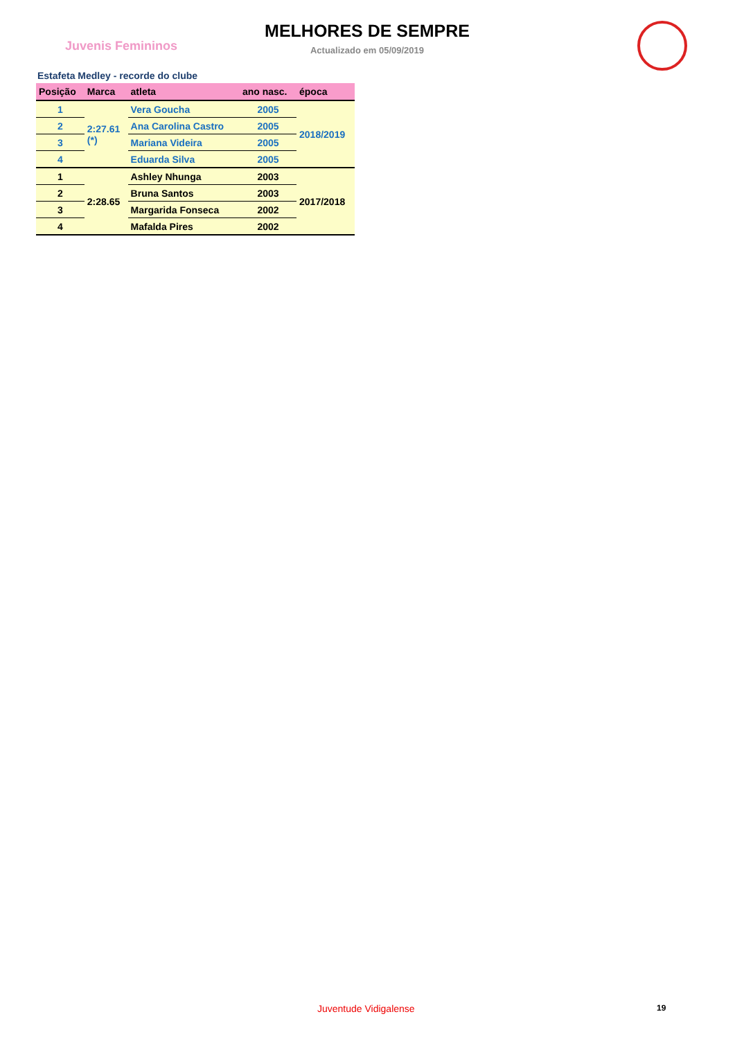Juvenis Femininos
MELHORES DE SEMPRE
Actualizado em 05/09/2019
Estafeta Medley - recorde do clube
| Posição | Marca | atleta | ano nasc. | época |
| --- | --- | --- | --- | --- |
| 1 | 2:27.61 (*) | Vera Goucha | 2005 | 2018/2019 |
| 2 | | Ana Carolina Castro | 2005 | |
| 3 | | Mariana Videira | 2005 | |
| 4 | | Eduarda Silva | 2005 | |
| 1 | 2:28.65 | Ashley Nhunga | 2003 | 2017/2018 |
| 2 | | Bruna Santos | 2003 | |
| 3 | | Margarida Fonseca | 2002 | |
| 4 | | Mafalda Pires | 2002 | |
Juventude Vidigalense 19